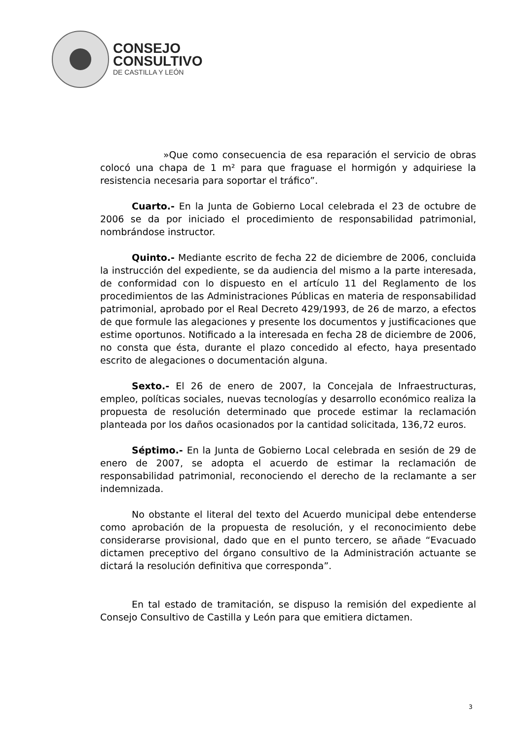CONSEJO
CONSULTIVO
DE CASTILLA Y LEÓN
»Que como consecuencia de esa reparación el servicio de obras colocó una chapa de 1 m² para que fraguase el hormigón y adquiriese la resistencia necesaria para soportar el tráfico”.
Cuarto.- En la Junta de Gobierno Local celebrada el 23 de octubre de 2006 se da por iniciado el procedimiento de responsabilidad patrimonial, nombrándose instructor.
Quinto.- Mediante escrito de fecha 22 de diciembre de 2006, concluida la instrucción del expediente, se da audiencia del mismo a la parte interesada, de conformidad con lo dispuesto en el artículo 11 del Reglamento de los procedimientos de las Administraciones Públicas en materia de responsabilidad patrimonial, aprobado por el Real Decreto 429/1993, de 26 de marzo, a efectos de que formule las alegaciones y presente los documentos y justificaciones que estime oportunos. Notificado a la interesada en fecha 28 de diciembre de 2006, no consta que ésta, durante el plazo concedido al efecto, haya presentado escrito de alegaciones o documentación alguna.
Sexto.- El 26 de enero de 2007, la Concejala de Infraestructuras, empleo, políticas sociales, nuevas tecnologías y desarrollo económico realiza la propuesta de resolución determinado que procede estimar la reclamación planteada por los daños ocasionados por la cantidad solicitada, 136,72 euros.
Séptimo.- En la Junta de Gobierno Local celebrada en sesión de 29 de enero de 2007, se adopta el acuerdo de estimar la reclamación de responsabilidad patrimonial, reconociendo el derecho de la reclamante a ser indemnizada.
No obstante el literal del texto del Acuerdo municipal debe entenderse como aprobación de la propuesta de resolución, y el reconocimiento debe considerarse provisional, dado que en el punto tercero, se añade “Evacuado dictamen preceptivo del órgano consultivo de la Administración actuante se dictará la resolución definitiva que corresponda”.
En tal estado de tramitación, se dispuso la remisión del expediente al Consejo Consultivo de Castilla y León para que emitiera dictamen.
3